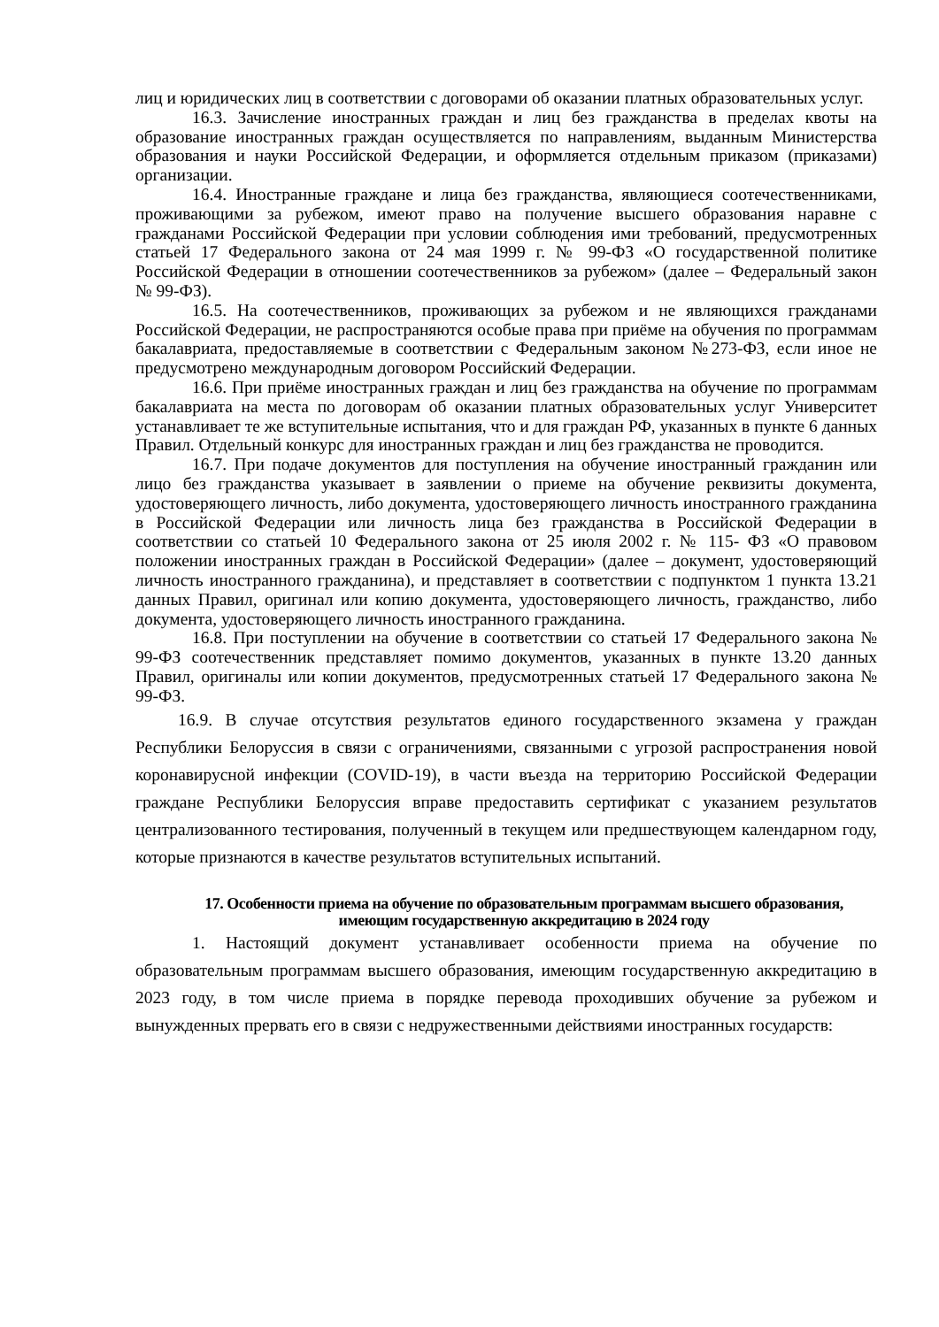лиц и юридических лиц в соответствии с договорами об оказании платных образовательных услуг.
16.3. Зачисление иностранных граждан и лиц без гражданства в пределах квоты на образование иностранных граждан осуществляется по направлениям, выданным Министерства образования и науки Российской Федерации, и оформляется отдельным приказом (приказами) организации.
16.4. Иностранные граждане и лица без гражданства, являющиеся соотечественниками, проживающими за рубежом, имеют право на получение высшего образования наравне с гражданами Российской Федерации при условии соблюдения ими требований, предусмотренных статьей 17 Федерального закона от 24 мая 1999 г. № 99-ФЗ «О государственной политике Российской Федерации в отношении соотечественников за рубежом» (далее – Федеральный закон № 99-ФЗ).
16.5. На соотечественников, проживающих за рубежом и не являющихся гражданами Российской Федерации, не распространяются особые права при приёме на обучения по программам бакалавриата, предоставляемые в соответствии с Федеральным законом №273-ФЗ, если иное не предусмотрено международным договором Российский Федерации.
16.6. При приёме иностранных граждан и лиц без гражданства на обучение по программам бакалавриата на места по договорам об оказании платных образовательных услуг Университет устанавливает те же вступительные испытания, что и для граждан РФ, указанных в пункте 6 данных Правил. Отдельный конкурс для иностранных граждан и лиц без гражданства не проводится.
16.7. При подаче документов для поступления на обучение иностранный гражданин или лицо без гражданства указывает в заявлении о приеме на обучение реквизиты документа, удостоверяющего личность, либо документа, удостоверяющего личность иностранного гражданина в Российской Федерации или личность лица без гражданства в Российской Федерации в соответствии со статьей 10 Федерального закона от 25 июля 2002 г. № 115- ФЗ «О правовом положении иностранных граждан в Российской Федерации» (далее – документ, удостоверяющий личность иностранного гражданина), и представляет в соответствии с подпунктом 1 пункта 13.21 данных Правил, оригинал или копию документа, удостоверяющего личность, гражданство, либо документа, удостоверяющего личность иностранного гражданина.
16.8. При поступлении на обучение в соответствии со статьей 17 Федерального закона № 99-ФЗ соотечественник представляет помимо документов, указанных в пункте 13.20 данных Правил, оригиналы или копии документов, предусмотренных статьей 17 Федерального закона № 99-ФЗ.
16.9. В случае отсутствия результатов единого государственного экзамена у граждан Республики Белоруссия в связи с ограничениями, связанными с угрозой распространения новой коронавирусной инфекции (COVID-19), в части въезда на территорию Российской Федерации граждане Республики Белоруссия вправе предоставить сертификат с указанием результатов централизованного тестирования, полученный в текущем или предшествующем календарном году, которые признаются в качестве результатов вступительных испытаний.
17. Особенности приема на обучение по образовательным программам высшего образования, имеющим государственную аккредитацию в 2024 году
1. Настоящий документ устанавливает особенности приема на обучение по образовательным программам высшего образования, имеющим государственную аккредитацию в 2023 году, в том числе приема в порядке перевода проходивших обучение за рубежом и вынужденных прервать его в связи с недружественными действиями иностранных государств: